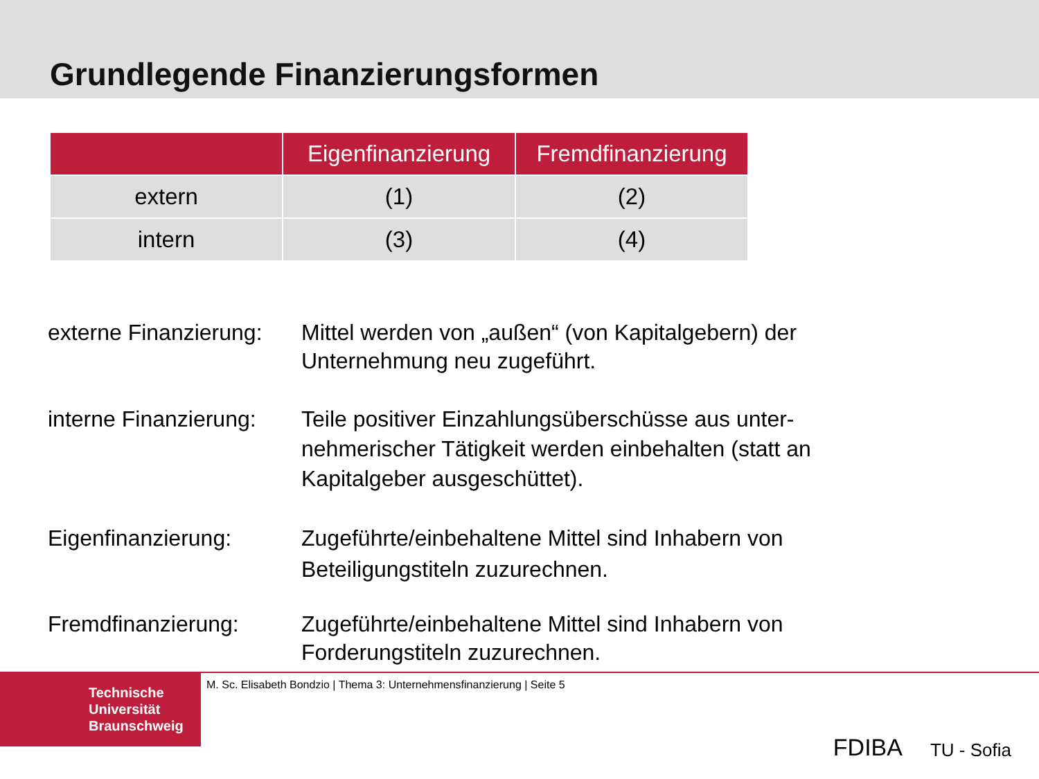Grundlegende Finanzierungsformen
| | Eigenfinanzierung | Fremdfinanzierung |
| --- | --- | --- |
| extern | (1) | (2) |
| intern | (3) | (4) |
externe Finanzierung:
Mittel werden von „außen“ (von Kapitalgebern) der Unternehmung neu zugeführt.
interne Finanzierung:
Teile positiver Einzahlungsüberschüsse aus unter-nehmerischer Tätigkeit werden einbehalten (statt an Kapitalgeber ausgeschüttet).
Eigenfinanzierung: Zugeführte/einbehaltene Mittel sind Inhabern von Beteiligungstiteln zuzurechnen.
Fremdfinanzierung: Zugeführte/einbehaltene Mittel sind Inhabern von Forderungstiteln zuzurechnen.
Technische
Universität
Braunschweig
M. Sc. Elisabeth Bondzio | Thema 3: Unternehmensfinanzierung | Seite 5
FDIBA TU - Sofia